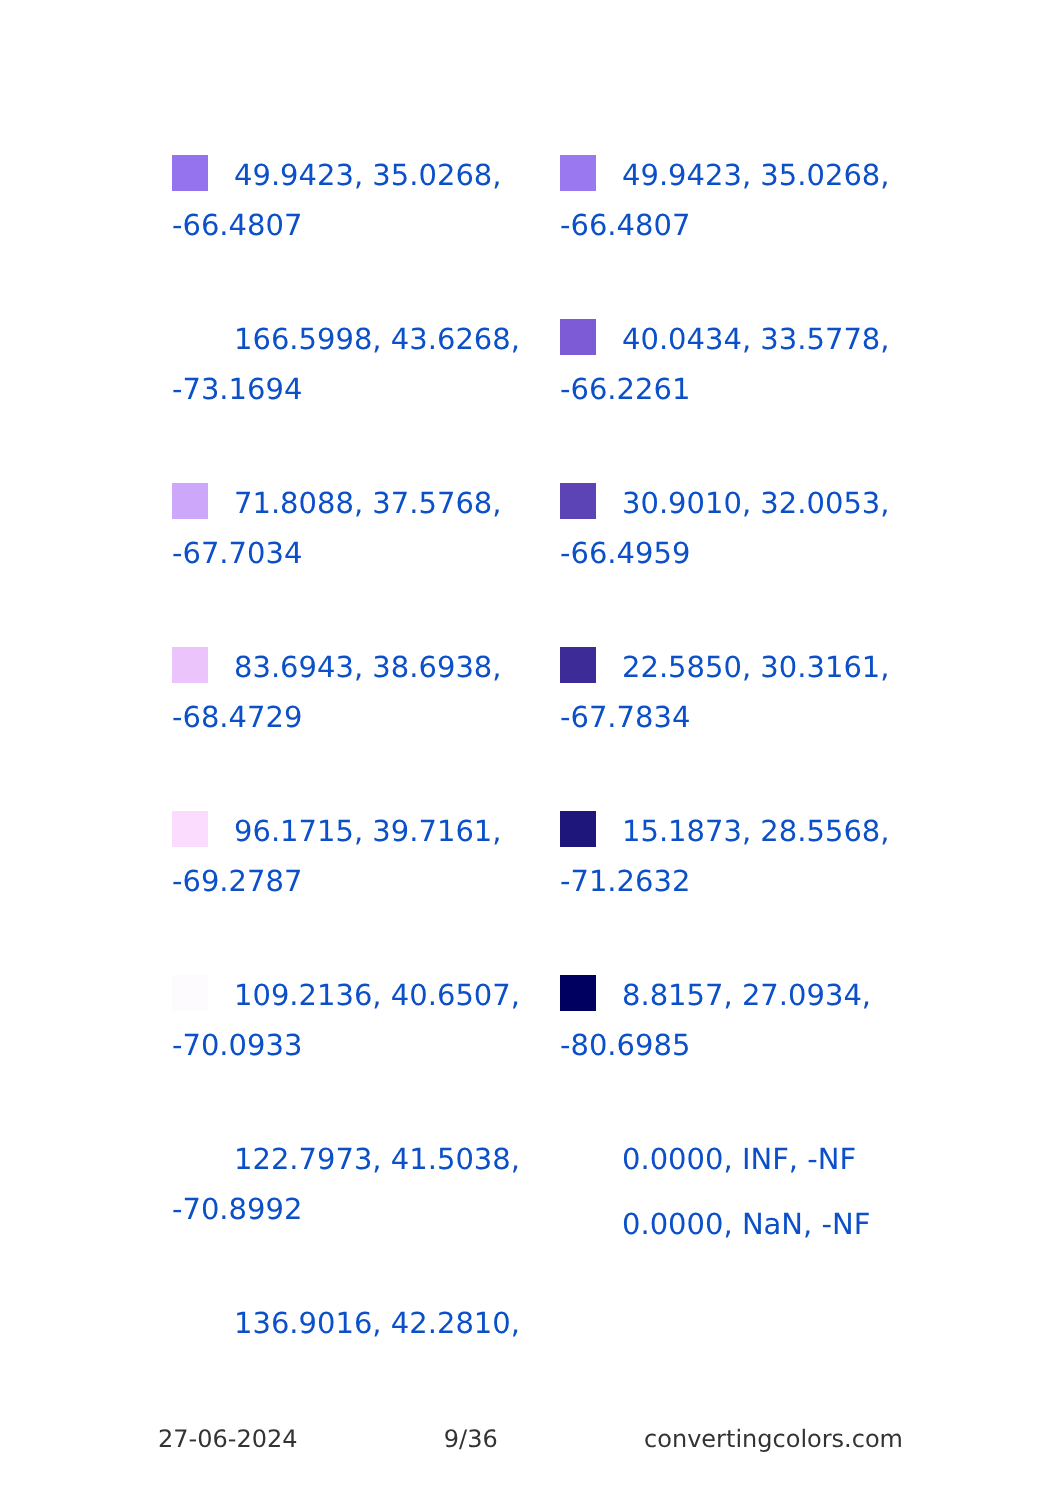49.9423, 35.0268, -66.4807
49.9423, 35.0268, -66.4807
166.5998, 43.6268, -73.1694
40.0434, 33.5778, -66.2261
71.8088, 37.5768, -67.7034
30.9010, 32.0053, -66.4959
83.6943, 38.6938, -68.4729
22.5850, 30.3161, -67.7834
96.1715, 39.7161, -69.2787
15.1873, 28.5568, -71.2632
109.2136, 40.6507, -70.0933
8.8157, 27.0934, -80.6985
122.7973, 41.5038, -70.8992
0.0000, INF, -NF
0.0000, NaN, -NF
136.9016, 42.2810,
27-06-2024 9/36 convertingcolors.com